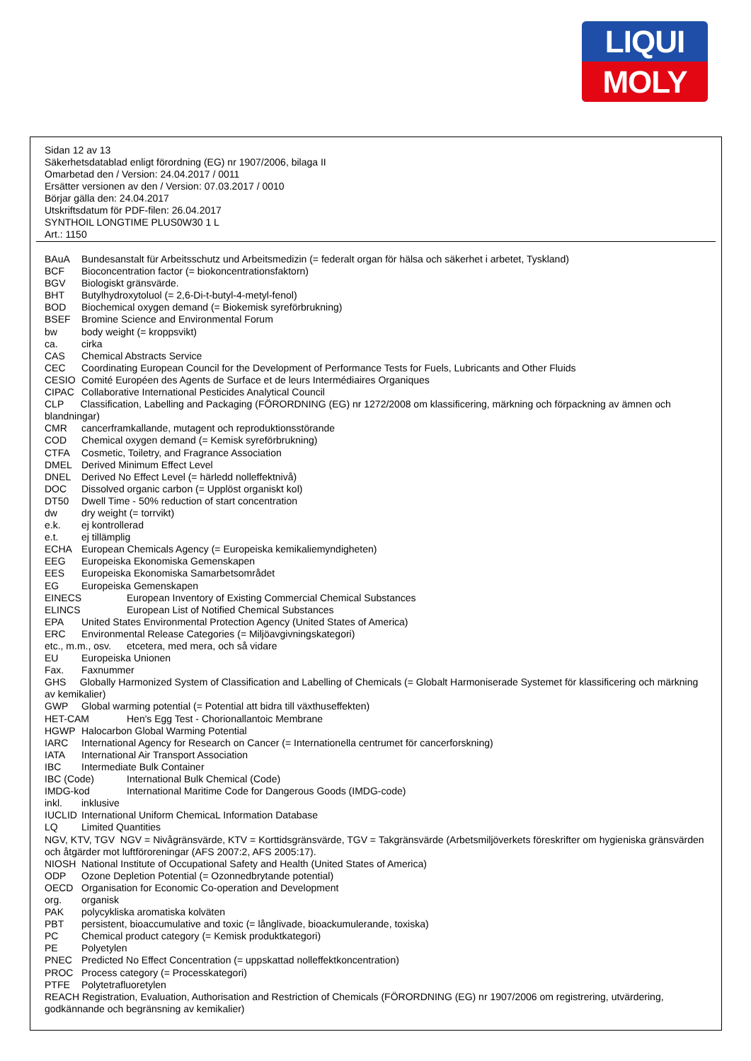LIQUI
MOLY
Sidan 12 av 13
Säkerhetsdatablad enligt förordning (EG) nr 1907/2006, bilaga II
Omarbetad den / Version: 24.04.2017 / 0011
Ersätter versionen av den / Version: 07.03.2017 / 0010
Börjar gälla den: 24.04.2017
Utskriftsdatum för PDF-filen: 26.04.2017
SYNTHOIL LONGTIME PLUS0W30 1 L
Art.: 1150
BAuA Bundesanstalt für Arbeitsschutz und Arbeitsmedizin (= federalt organ för hälsa och säkerhet i arbetet, Tyskland)
BCF Bioconcentration factor (= biokoncentrationsfaktorn)
BGV Biologiskt gränsvärde.
BHT Butylhydroxytoluol (= 2,6-Di-t-butyl-4-metyl-fenol)
BOD Biochemical oxygen demand (= Biokemisk syreförbrukning)
BSEF Bromine Science and Environmental Forum
bw body weight (= kroppsvikt)
ca. cirka
CAS Chemical Abstracts Service
CEC Coordinating European Council for the Development of Performance Tests for Fuels, Lubricants and Other Fluids
CESIO Comité Européen des Agents de Surface et de leurs Intermédiaires Organiques
CIPAC Collaborative International Pesticides Analytical Council
CLP Classification, Labelling and Packaging (FÖRORDNING (EG) nr 1272/2008 om klassificering, märkning och förpackning av ämnen och blandningar)
CMR cancerframkallande, mutagent och reproduktionsstörande
COD Chemical oxygen demand (= Kemisk syreförbrukning)
CTFA Cosmetic, Toiletry, and Fragrance Association
DMEL Derived Minimum Effect Level
DNEL Derived No Effect Level (= härledd nolleffektnivå)
DOC Dissolved organic carbon (= Upplöst organiskt kol)
DT50 Dwell Time - 50% reduction of start concentration
dw dry weight (= torrvikt)
e.k. ej kontrollerad
e.t. ej tillämplig
ECHA European Chemicals Agency (= Europeiska kemikaliemyndigheten)
EEG Europeiska Ekonomiska Gemenskapen
EES Europeiska Ekonomiska Samarbetsområdet
EG Europeiska Gemenskapen
EINECS European Inventory of Existing Commercial Chemical Substances
ELINCS European List of Notified Chemical Substances
EPA United States Environmental Protection Agency (United States of America)
ERC Environmental Release Categories (= Miljöavgivningskategori)
etc., m.m., osv. etcetera, med mera, och så vidare
EU Europeiska Unionen
Fax. Faxnummer
GHS Globally Harmonized System of Classification and Labelling of Chemicals (= Globalt Harmoniserade Systemet för klassificering och märkning av kemikalier)
GWP Global warming potential (= Potential att bidra till växthuseffekten)
HET-CAM Hen's Egg Test - Chorionallantoic Membrane
HGWP Halocarbon Global Warming Potential
IARC International Agency for Research on Cancer (= Internationella centrumet för cancerforskning)
IATA International Air Transport Association
IBC Intermediate Bulk Container
IBC (Code) International Bulk Chemical (Code)
IMDG-kod International Maritime Code for Dangerous Goods (IMDG-code)
inkl. inklusive
IUCLID International Uniform ChemicaL Information Database
LQ Limited Quantities
NGV, KTV, TGV NGV = Nivågränsvärde, KTV = Korttidsgränsvärde, TGV = Takgränsvärde (Arbetsmiljöverkets föreskrifter om hygieniska gränsvärden och åtgärder mot luftföroreningar (AFS 2007:2, AFS 2005:17).
NIOSH National Institute of Occupational Safety and Health (United States of America)
ODP Ozone Depletion Potential (= Ozonnedbrytande potential)
OECD Organisation for Economic Co-operation and Development
org. organisk
PAK polycykliska aromatiska kolväten
PBT persistent, bioaccumulative and toxic (= långlivade, bioackumulerande, toxiska)
PC Chemical product category (= Kemisk produktkategori)
PE Polyetylen
PNEC Predicted No Effect Concentration (= uppskattad nolleffektkoncentration)
PROC Process category (= Processkategori)
PTFE Polytetrafluoretylen
REACH Registration, Evaluation, Authorisation and Restriction of Chemicals (FÖRORDNING (EG) nr 1907/2006 om registrering, utvärdering, godkännande och begränsning av kemikalier)